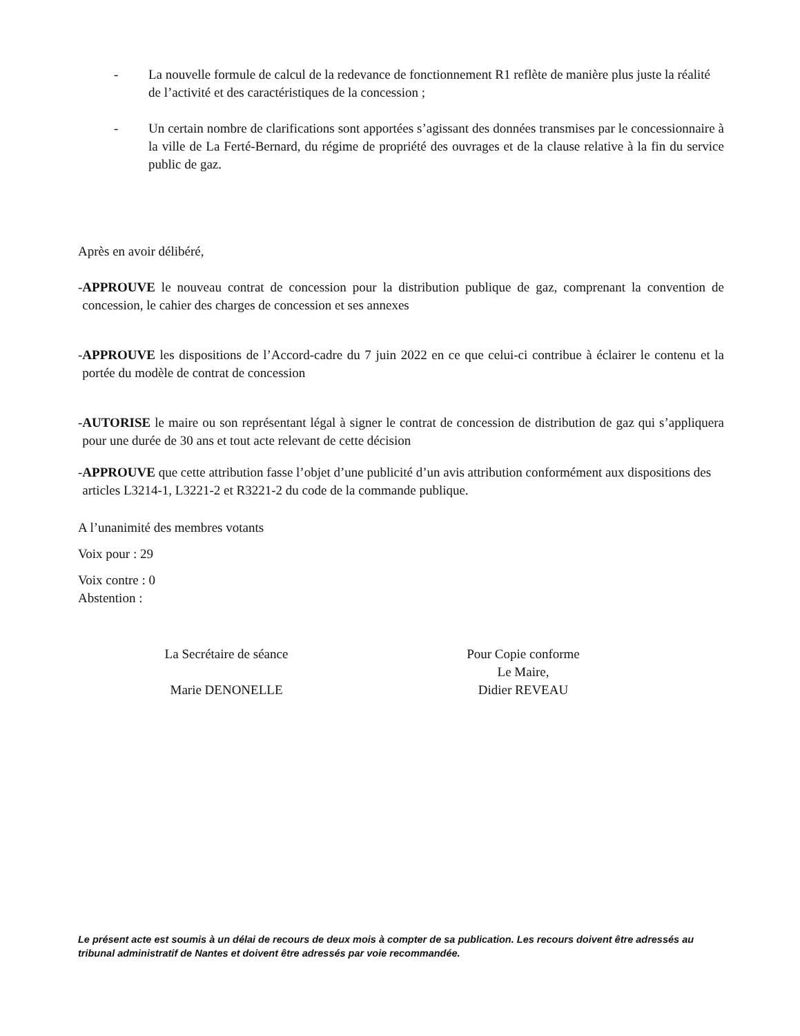- La nouvelle formule de calcul de la redevance de fonctionnement R1 reflète de manière plus juste la réalité de l’activité et des caractéristiques de la concession ;
- Un certain nombre de clarifications sont apportées s’agissant des données transmises par le concessionnaire à la ville de La Ferté-Bernard, du régime de propriété des ouvrages et de la clause relative à la fin du service public de gaz.
Après en avoir délibéré,
- APPROUVE le nouveau contrat de concession pour la distribution publique de gaz, comprenant la convention de concession, le cahier des charges de concession et ses annexes
- APPROUVE les dispositions de l’Accord-cadre du 7 juin 2022 en ce que celui-ci contribue à éclairer le contenu et la portée du modèle de contrat de concession
- AUTORISE le maire ou son représentant légal à signer le contrat de concession de distribution de gaz qui s’appliquera pour une durée de 30 ans et tout acte relevant de cette décision
- APPROUVE que cette attribution fasse l’objet d’une publicité d’un avis attribution conformément aux dispositions des articles L3214-1, L3221-2 et R3221-2 du code de la commande publique.
A l’unanimité des membres votants
Voix pour : 29
Voix contre : 0
Abstention :
La Secrétaire de séance
Marie DENONELLE
Pour Copie conforme
Le Maire,
Didier REVEAU
Le présent acte est soumis à un délai de recours de deux mois à compter de sa publication. Les recours doivent être adressés au tribunal administratif de Nantes et doivent être adressés par voie recommandée.